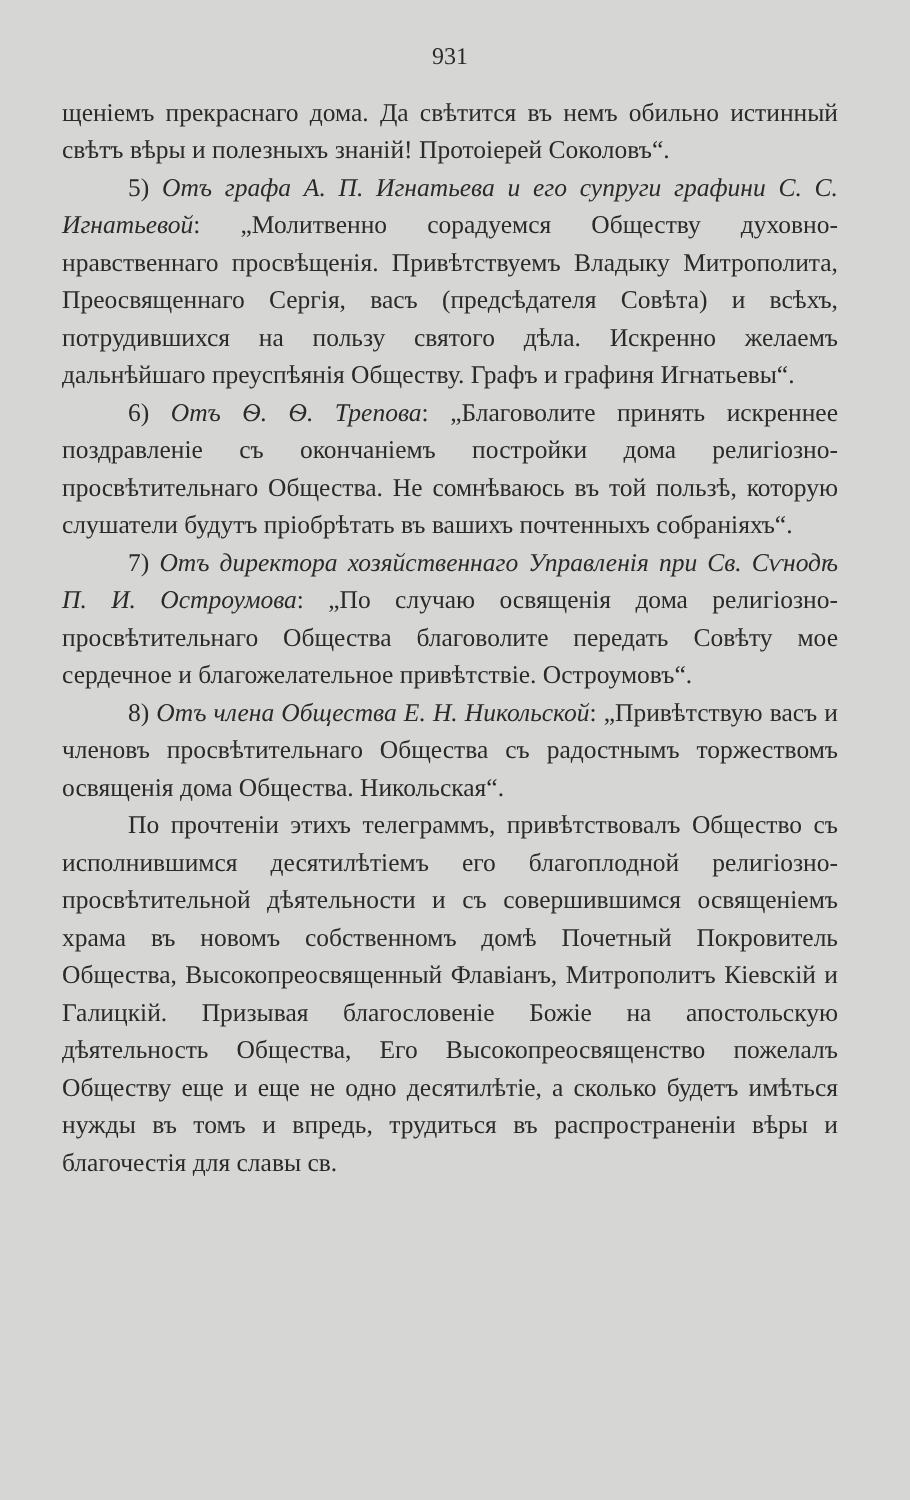931
щеніемъ прекраснаго дома. Да свѣтится въ немъ обильно истинный свѣтъ вѣры и полезныхъ знаній! Протоіерей Соколовъ“.
5) Отъ графа А. П. Игнатьева и его супруги графини С. С. Игнатьевой: „Молитвенно сорадуемся Обществу духовно-нравственнаго просвѣщенія. Привѣтствуемъ Владыку Митрополита, Преосвященнаго Сергія, васъ (предсѣдателя Совѣта) и всѣхъ, потрудившихся на пользу святого дѣла. Искренно желаемъ дальнѣйшаго преуспѣянія Обществу. Графъ и графиня Игнатьевы“.
6) Отъ Ѳ. Ѳ. Трепова: „Благоволите принять искреннее поздравленіе съ окончаніемъ постройки дома религіозно-просвѣтительнаго Общества. Не сомнѣваюсь въ той пользѣ, которую слушатели будутъ пріобрѣтать въ вашихъ почтенныхъ собраніяхъ“.
7) Отъ директора хозяйственнаго Управленія при Св. Сѵнодѣ П. И. Остроумова: „По случаю освященія дома религіозно-просвѣтительнаго Общества благоволите передать Совѣту мое сердечное и благожелательное привѣтствіе. Остроумовъ“.
8) Отъ члена Общества Е. Н. Никольской: „Привѣтствую васъ и членовъ просвѣтительнаго Общества съ радостнымъ торжествомъ освященія дома Общества. Никольская“.
По прочтеніи этихъ телеграммъ, привѣтствовалъ Общество съ исполнившимся десятилѣтіемъ его благоплодной религіозно-просвѣтительной дѣятельности и съ совершившимся освященіемъ храма въ новомъ собственномъ домѣ Почетный Покровитель Общества, Высокопреосвященный Флавіанъ, Митрополитъ Кіевскій и Галицкій. Призывая благословеніе Божіе на апостольскую дѣятельность Общества, Его Высокопреосвященство пожелалъ Обществу еще и еще не одно десятилѣтіе, а сколько будетъ имѣться нужды въ томъ и впредь, трудиться въ распространеніи вѣры и благочестія для славы св.